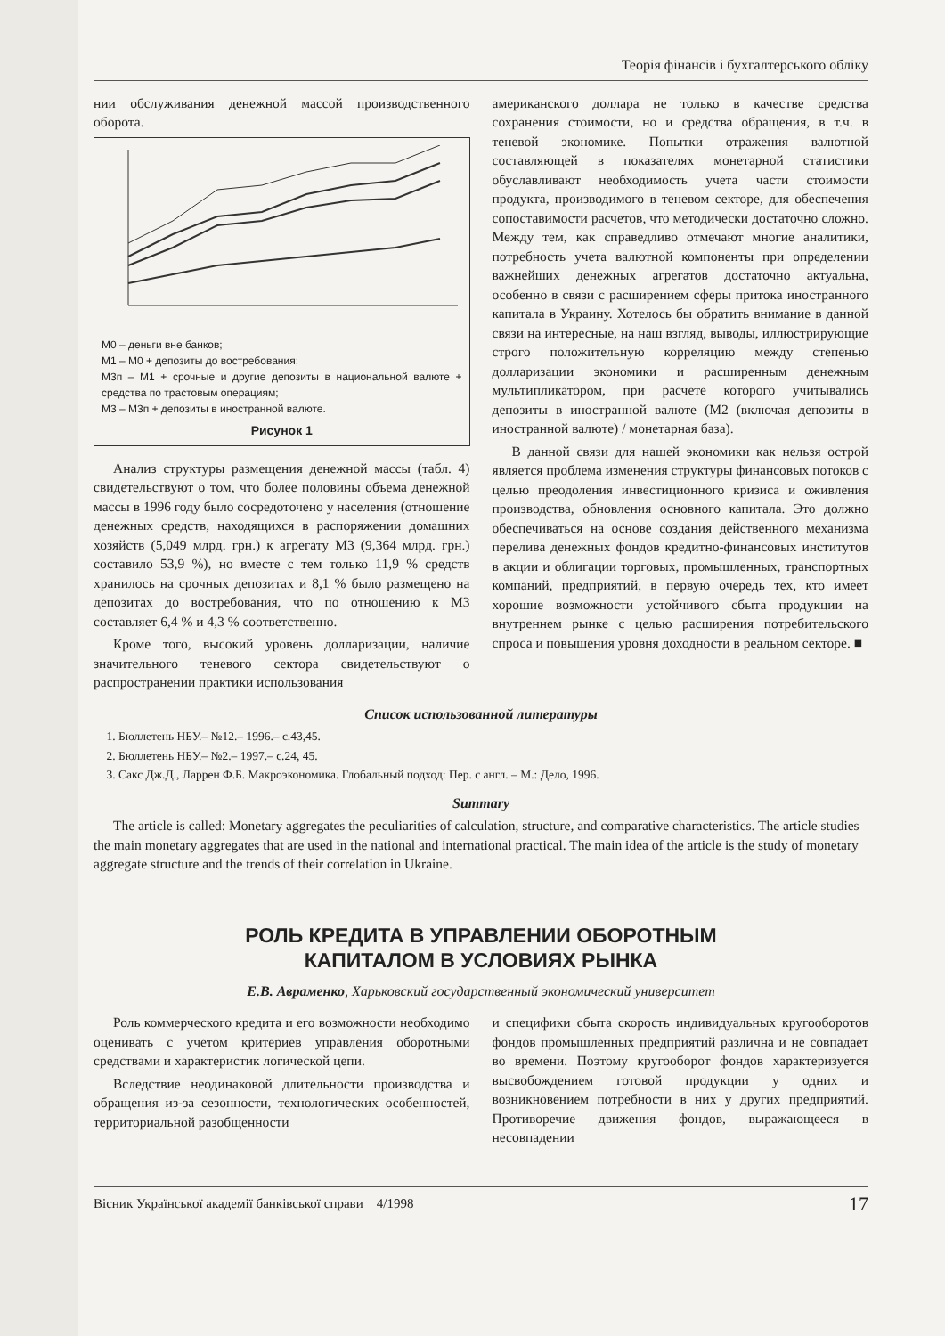Теорія фінансів і бухгалтерського обліку
нии обслуживания денежной массой производственного оборота.
M0 – деньги вне банков;
M1 – M0 + депозиты до востребования;
M3п – M1 + срочные и другие депозиты в национальной валюте + средства по трастовым операциям;
M3 – M3п + депозиты в иностранной валюте.
Рисунок 1
Анализ структуры размещения денежной массы (табл. 4) свидетельствуют о том, что более половины объема денежной массы в 1996 году было сосредоточено у населения (отношение денежных средств, находящихся в распоряжении домашних хозяйств (5,049 млрд. грн.) к агрегату М3 (9,364 млрд. грн.) составило 53,9 %), но вместе с тем только 11,9 % средств хранилось на срочных депозитах и 8,1 % было размещено на депозитах до востребования, что по отношению к М3 составляет 6,4 % и 4,3 % соответственно.
Кроме того, высокий уровень долларизации, наличие значительного теневого сектора свидетельствуют о распространении практики использования
американского доллара не только в качестве средства сохранения стоимости, но и средства обращения, в т.ч. в теневой экономике. Попытки отражения валютной составляющей в показателях монетарной статистики обуславливают необходимость учета части стоимости продукта, производимого в теневом секторе, для обеспечения сопоставимости расчетов, что методически достаточно сложно. Между тем, как справедливо отмечают многие аналитики, потребность учета валютной компоненты при определении важнейших денежных агрегатов достаточно актуальна, особенно в связи с расширением сферы притока иностранного капитала в Украину. Хотелось бы обратить внимание в данной связи на интересные, на наш взгляд, выводы, иллюстрирующие строго положительную корреляцию между степенью долларизации экономики и расширенным денежным мультипликатором, при расчете которого учитывались депозиты в иностранной валюте (М2 (включая депозиты в иностранной валюте) / монетарная база).
В данной связи для нашей экономики как нельзя острой является проблема изменения структуры финансовых потоков с целью преодоления инвестиционного кризиса и оживления производства, обновления основного капитала. Это должно обеспечиваться на основе создания действенного механизма перелива денежных фондов кредитно-финансовых институтов в акции и облигации торговых, промышленных, транспортных компаний, предприятий, в первую очередь тех, кто имеет хорошие возможности устойчивого сбыта продукции на внутреннем рынке с целью расширения потребительского спроса и повышения уровня доходности в реальном секторе. ■
Список использованной литературы
1. Бюллетень НБУ.– №12.– 1996.– с.43,45.
2. Бюллетень НБУ.– №2.– 1997.– с.24, 45.
3. Сакс Дж.Д., Ларрен Ф.Б. Макроэкономика. Глобальный подход: Пер. с англ. – М.: Дело, 1996.
Summary
The article is called: Monetary aggregates the peculiarities of calculation, structure, and comparative characteristics. The article studies the main monetary aggregates that are used in the national and international practical. The main idea of the article is the study of monetary aggregate structure and the trends of their correlation in Ukraine.
РОЛЬ КРЕДИТА В УПРАВЛЕНИИ ОБОРОТНЫМ
КАПИТАЛОМ В УСЛОВИЯХ РЫНКА
Е.В. Авраменко, Харьковский государственный экономический университет
Роль коммерческого кредита и его возможности необходимо оценивать с учетом критериев управления оборотными средствами и характеристик логической цепи.
Вследствие неодинаковой длительности производства и обращения из-за сезонности, технологических особенностей, территориальной разобщенности
и специфики сбыта скорость индивидуальных кругооборотов фондов промышленных предприятий различна и не совпадает во времени. Поэтому кругооборот фондов характеризуется высвобождением готовой продукции у одних и возникновением потребности в них у других предприятий. Противоречие движения фондов, выражающееся в несовпадении
Вісник Української академії банківської справи 4/1998 17